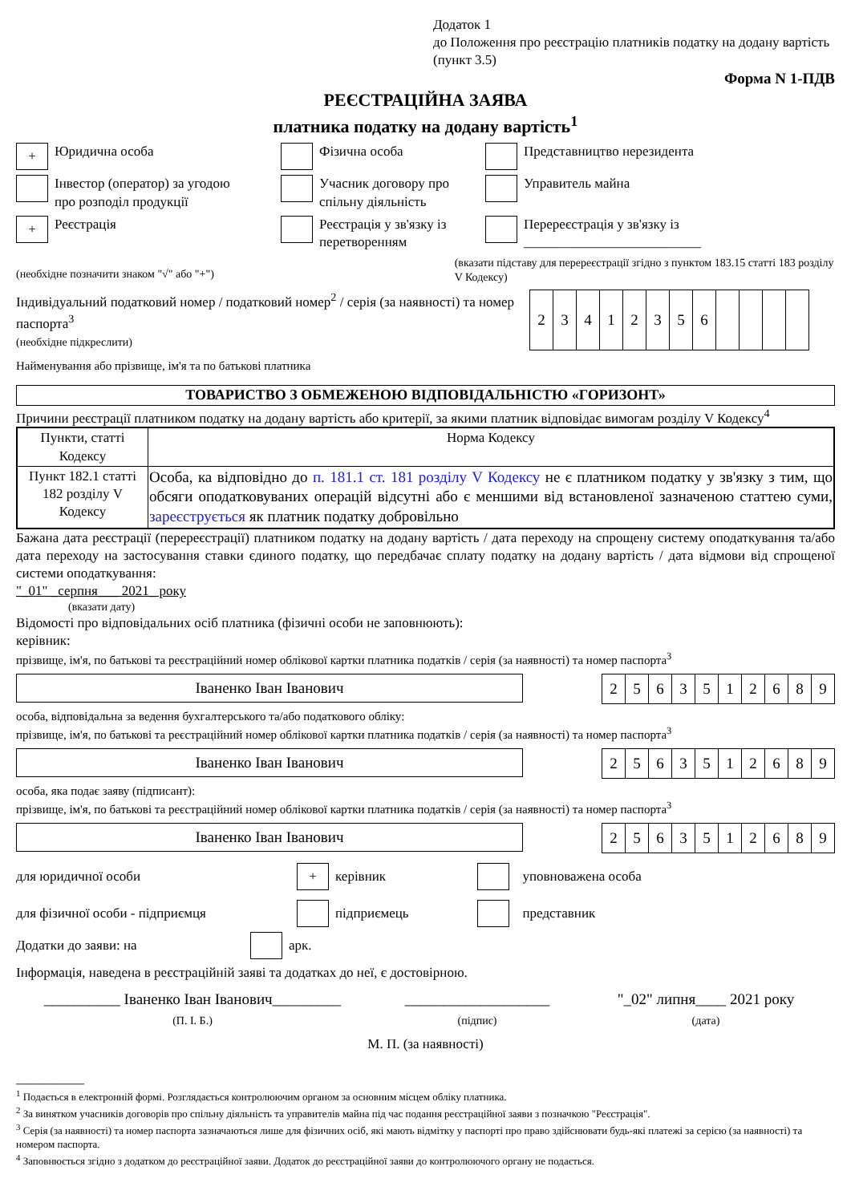Додаток 1
до Положення про реєстрацію платників податку на додану вартість
(пункт 3.5)
Форма N 1-ПДВ
РЕЄСТРАЦІЙНА ЗАЯВА
платника податку на додану вартість<sup>1</sup>
+ Юридична особа Фізична особа Представництво нерезидента
Інвестор (оператор) за угодою
про розподіл продукції
Учасник договору про
спільну діяльність
Управитель майна
+ Реєстрація Реєстрація у зв'язку із
перетворенням
Перереєстрація у зв'язку із
__________________________
(необхідне позначити знаком "√" або "+")
(вказати підставу для перереєстрації згідно з пунктом 183.15 статті 183 розділу V Кодексу)
Індивідуальний податковий номер / податковий номер<sup>2</sup> / серія (за наявності) та номер паспорта<sup>3</sup>
(необхідне підкреслити)
| 2 | 3 | 4 | 1 | 2 | 3 | 5 | 6 | | | | |
Найменування або прізвище, ім'я та по батькові платника
ТОВАРИСТВО З ОБМЕЖЕНОЮ ВІДПОВІДАЛЬНІСТЮ «ГОРИЗОНТ»
Причини реєстрації платником податку на додану вартість або критерії, за якими платник відповідає вимогам розділу V Кодексу<sup>4</sup>
| Пункти, статті Кодексу | Норма Кодексу |
| --- | --- |
| Пункт 182.1 статті 182 розділу V Кодексу | Особа, ка відповідно до п. 181.1 ст. 181 розділу V Кодексу не є платником податку у зв'язку з тим, що обсяги оподатковуваних операцій відсутні або є меншими від встановленої зазначеною статтею суми, зареєструється як платник податку добровільно |
Бажана дата реєстрації (перереєстрації) платником податку на додану вартість / дата переходу на спрощену систему оподаткування та/або дата переходу на застосування ставки єдиного податку, що передбачає сплату податку на додану вартість / дата відмови від спрощеної системи оподаткування:
"_01" _серпня___ 2021_ року
(вказати дату)
Відомості про відповідальних осіб платника (фізичні особи не заповнюють):
керівник:
прізвище, ім'я, по батькові та реєстраційний номер облікової картки платника податків / серія (за наявності) та номер паспорта<sup>3</sup>
Іваненко Іван Іванович
| 2 | 5 | 6 | 3 | 5 | 1 | 2 | 6 | 8 | 9 |
особа, відповідальна за ведення бухгалтерського та/або податкового обліку:
прізвище, ім'я, по батькові та реєстраційний номер облікової картки платника податків / серія (за наявності) та номер паспорта<sup>3</sup>
Іваненко Іван Іванович
| 2 | 5 | 6 | 3 | 5 | 1 | 2 | 6 | 8 | 9 |
особа, яка подає заяву (підписант):
прізвище, ім'я, по батькові та реєстраційний номер облікової картки платника податків / серія (за наявності) та номер паспорта<sup>3</sup>
Іваненко Іван Іванович
| 2 | 5 | 6 | 3 | 5 | 1 | 2 | 6 | 8 | 9 |
для юридичної особи
+ керівник уповноважена особа
для фізичної особи - підприємця підприємець представник
Додатки до заяви: на
арк.
Інформація, наведена в реєстраційній заяві та додатках до неї, є достовірною.
__________ Іваненко Іван Іванович_________
(П. І. Б.)
___________________
(підпис)
"_02" липня____ 2021 року
(дата)
М. П. (за наявності)
__________
<sup>1</sup> Подається в електронній формі. Розглядається контролюючим органом за основним місцем обліку платника.
<sup>2</sup> За винятком учасників договорів про спільну діяльність та управителів майна під час подання реєстраційної заяви з позначкою "Реєстрація".
<sup>3</sup> Серія (за наявності) та номер паспорта зазначаються лише для фізичних осіб, які мають відмітку у паспорті про право здійснювати будь-які платежі за серією (за наявності) та номером паспорта.
<sup>4</sup> Заповнюється згідно з додатком до реєстраційної заяви. Додаток до реєстраційної заяви до контролюючого органу не подається.